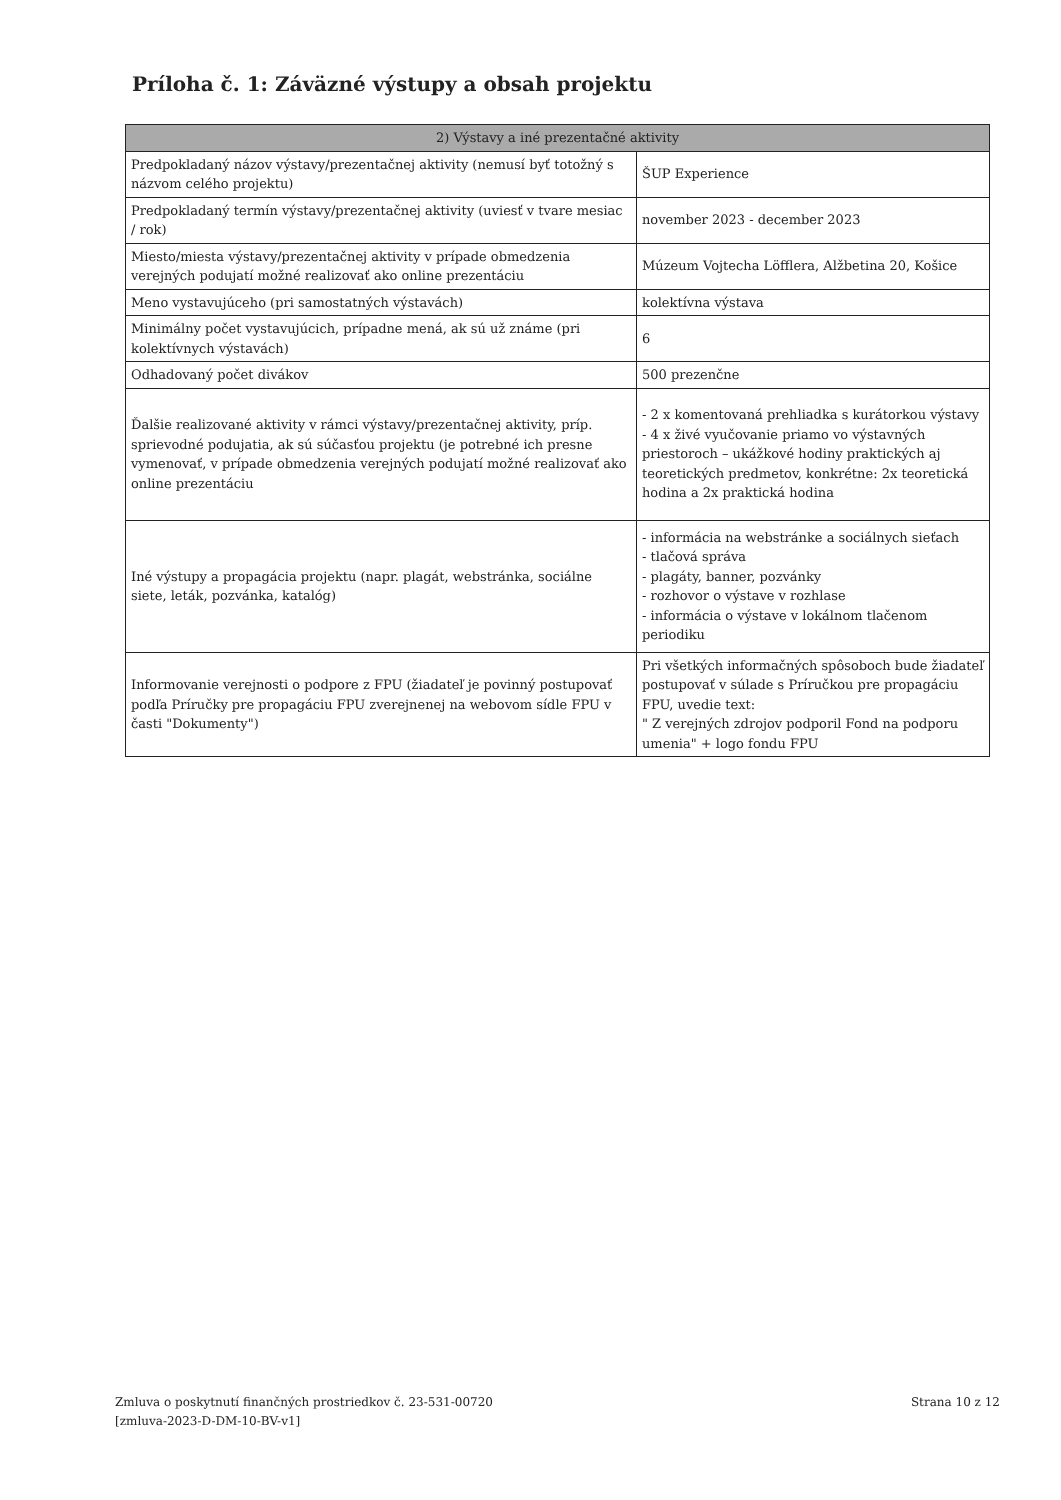Príloha č. 1: Záväzné výstupy a obsah projektu
| 2) Výstavy a iné prezentačné aktivity | |
| --- | --- |
| Predpokladaný názov výstavy/prezentačnej aktivity (nemusí byť totožný s názvom celého projektu) | ŠUP Experience |
| Predpokladaný termín výstavy/prezentačnej aktivity (uviesť v tvare mesiac / rok) | november 2023 - december 2023 |
| Miesto/miesta výstavy/prezentačnej aktivity v prípade obmedzenia verejných podujatí možné realizovať ako online prezentáciu | Múzeum Vojtecha Löfflera, Alžbetina 20, Košice |
| Meno vystavujúceho (pri samostatných výstavách) | kolektívna výstava |
| Minimálny počet vystavujúcich, prípadne mená, ak sú už známe (pri kolektívnych výstavách) | 6 |
| Odhadovaný počet divákov | 500 prezenčne |
| Ďalšie realizované aktivity v rámci výstavy/prezentačnej aktivity, príp. sprievodné podujatia, ak sú súčasťou projektu (je potrebné ich presne vymenovať, v prípade obmedzenia verejných podujatí možné realizovať ako online prezentáciu | - 2 x komentovaná prehliadka s kurátorkou výstavy - 4 x živé vyučovanie priamo vo výstavných priestoroch – ukážkové hodiny praktických aj teoretických predmetov, konkrétne: 2x teoretická hodina a 2x praktická hodina |
| Iné výstupy a propagácia projektu (napr. plagát, webstránka, sociálne siete, leták, pozvánka, katalóg) | - informácia na webstránke a sociálnych sieťach - tlačová správa - plagáty, banner, pozvánky - rozhovor o výstave v rozhlase - informácia o výstave v lokálnom tlačenom periodiku |
| Informovanie verejnosti o podpore z FPU (žiadateľ je povinný postupovať podľa Príručky pre propagáciu FPU zverejnenej na webovom sídle FPU v časti "Dokumenty") | Pri všetkých informačných spôsoboch bude žiadateľ postupovať v súlade s Príručkou pre propagáciu FPU, uvedie text: " Z verejných zdrojov podporil Fond na podporu umenia" + logo fondu FPU |
Zmluva o poskytnutí finančných prostriedkov č. 23-531-00720
[zmluva-2023-D-DM-10-BV-v1]
Strana 10 z 12